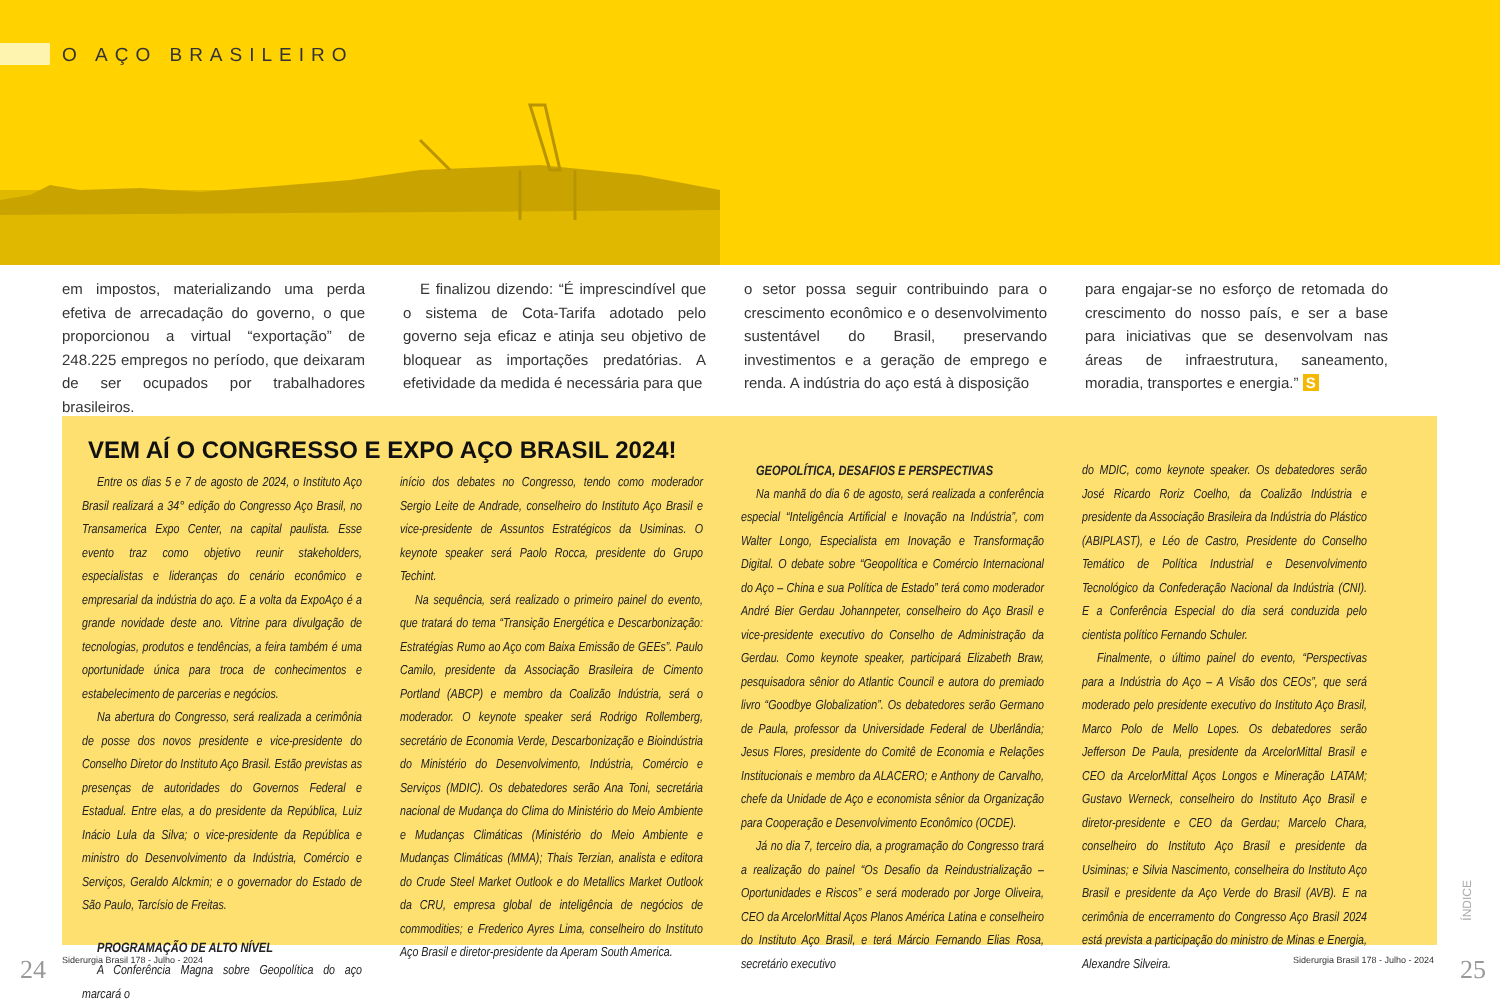O AÇO BRASILEIRO
em impostos, materializando uma perda efetiva de arrecadação do governo, o que proporcionou a virtual “exportação” de 248.225 empregos no período, que deixaram de ser ocupados por trabalhadores brasileiros.
E finalizou dizendo: “É imprescindível que o sistema de Cota-Tarifa adotado pelo governo seja eficaz e atinja seu objetivo de bloquear as importações predatórias. A efetividade da medida é necessária para que
o setor possa seguir contribuindo para o crescimento econômico e o desenvolvimento sustentável do Brasil, preservando investimentos e a geração de emprego e renda. A indústria do aço está à disposição
para engajar-se no esforço de retomada do crescimento do nosso país, e ser a base para iniciativas que se desenvolvam nas áreas de infraestrutura, saneamento, moradia, transportes e energia.” S
VEM AÍ O CONGRESSO E EXPO AÇO BRASIL 2024!
Entre os dias 5 e 7 de agosto de 2024, o Instituto Aço Brasil realizará a 34° edição do Congresso Aço Brasil, no Transamerica Expo Center, na capital paulista. Esse evento traz como objetivo reunir stakeholders, especialistas e lideranças do cenário econômico e empresarial da indústria do aço. E a volta da ExpoAço é a grande novidade deste ano. Vitrine para divulgação de tecnologias, produtos e tendências, a feira também é uma oportunidade única para troca de conhecimentos e estabelecimento de parcerias e negócios.
Na abertura do Congresso, será realizada a cerimônia de posse dos novos presidente e vice-presidente do Conselho Diretor do Instituto Aço Brasil. Estão previstas as presenças de autoridades do Governos Federal e Estadual. Entre elas, a do presidente da República, Luiz Inácio Lula da Silva; o vice-presidente da República e ministro do Desenvolvimento da Indústria, Comércio e Serviços, Geraldo Alckmin; e o governador do Estado de São Paulo, Tarcísio de Freitas.
PROGRAMAÇÃO DE ALTO NÍVEL
A Conferência Magna sobre Geopolítica do aço marcará o
início dos debates no Congresso, tendo como moderador Sergio Leite de Andrade, conselheiro do Instituto Aço Brasil e vice-presidente de Assuntos Estratégicos da Usiminas. O keynote speaker será Paolo Rocca, presidente do Grupo Techint.
Na sequência, será realizado o primeiro painel do evento, que tratará do tema “Transição Energética e Descarbonização: Estratégias Rumo ao Aço com Baixa Emissão de GEEs”. Paulo Camilo, presidente da Associação Brasileira de Cimento Portland (ABCP) e membro da Coalizão Indústria, será o moderador. O keynote speaker será Rodrigo Rollemberg, secretário de Economia Verde, Descarbonização e Bioindústria do Ministério do Desenvolvimento, Indústria, Comércio e Serviços (MDIC). Os debatedores serão Ana Toni, secretária nacional de Mudança do Clima do Ministério do Meio Ambiente e Mudanças Climáticas (Ministério do Meio Ambiente e Mudanças Climáticas (MMA); Thais Terzian, analista e editora do Crude Steel Market Outlook e do Metallics Market Outlook da CRU, empresa global de inteligência de negócios de commodities; e Frederico Ayres Lima, conselheiro do Instituto Aço Brasil e diretor-presidente da Aperam South America.
GEOPOLÍTICA, DESAFIOS E PERSPECTIVAS
Na manhã do dia 6 de agosto, será realizada a conferência especial “Inteligência Artificial e Inovação na Indústria”, com Walter Longo, Especialista em Inovação e Transformação Digital. O debate sobre “Geopolítica e Comércio Internacional do Aço – China e sua Política de Estado” terá como moderador André Bier Gerdau Johannpeter, conselheiro do Aço Brasil e vice-presidente executivo do Conselho de Administração da Gerdau. Como keynote speaker, participará Elizabeth Braw, pesquisadora sênior do Atlantic Council e autora do premiado livro “Goodbye Globalization”. Os debatedores serão Germano de Paula, professor da Universidade Federal de Uberlândia; Jesus Flores, presidente do Comitê de Economia e Relações Institucionais e membro da ALACERO; e Anthony de Carvalho, chefe da Unidade de Aço e economista sênior da Organização para Cooperação e Desenvolvimento Econômico (OCDE).
Já no dia 7, terceiro dia, a programação do Congresso trará a realização do painel “Os Desafio da Reindustrialização – Oportunidades e Riscos” e será moderado por Jorge Oliveira, CEO da ArcelorMittal Aços Planos América Latina e conselheiro do Instituto Aço Brasil, e terá Márcio Fernando Elias Rosa, secretário executivo
do MDIC, como keynote speaker. Os debatedores serão José Ricardo Roriz Coelho, da Coalizão Indústria e presidente da Associação Brasileira da Indústria do Plástico (ABIPLAST), e Léo de Castro, Presidente do Conselho Temático de Política Industrial e Desenvolvimento Tecnológico da Confederação Nacional da Indústria (CNI). E a Conferência Especial do dia será conduzida pelo cientista político Fernando Schuler.
Finalmente, o último painel do evento, “Perspectivas para a Indústria do Aço – A Visão dos CEOs”, que será moderado pelo presidente executivo do Instituto Aço Brasil, Marco Polo de Mello Lopes. Os debatedores serão Jefferson De Paula, presidente da ArcelorMittal Brasil e CEO da ArcelorMittal Aços Longos e Mineração LATAM; Gustavo Werneck, conselheiro do Instituto Aço Brasil e diretor-presidente e CEO da Gerdau; Marcelo Chara, conselheiro do Instituto Aço Brasil e presidente da Usiminas; e Silvia Nascimento, conselheira do Instituto Aço Brasil e presidente da Aço Verde do Brasil (AVB). E na cerimônia de encerramento do Congresso Aço Brasil 2024 está prevista a participação do ministro de Minas e Energia, Alexandre Silveira.
24
Siderurgia Brasil 178 - Julho - 2024
Siderurgia Brasil 178 - Julho - 2024
ÍNDICE
25